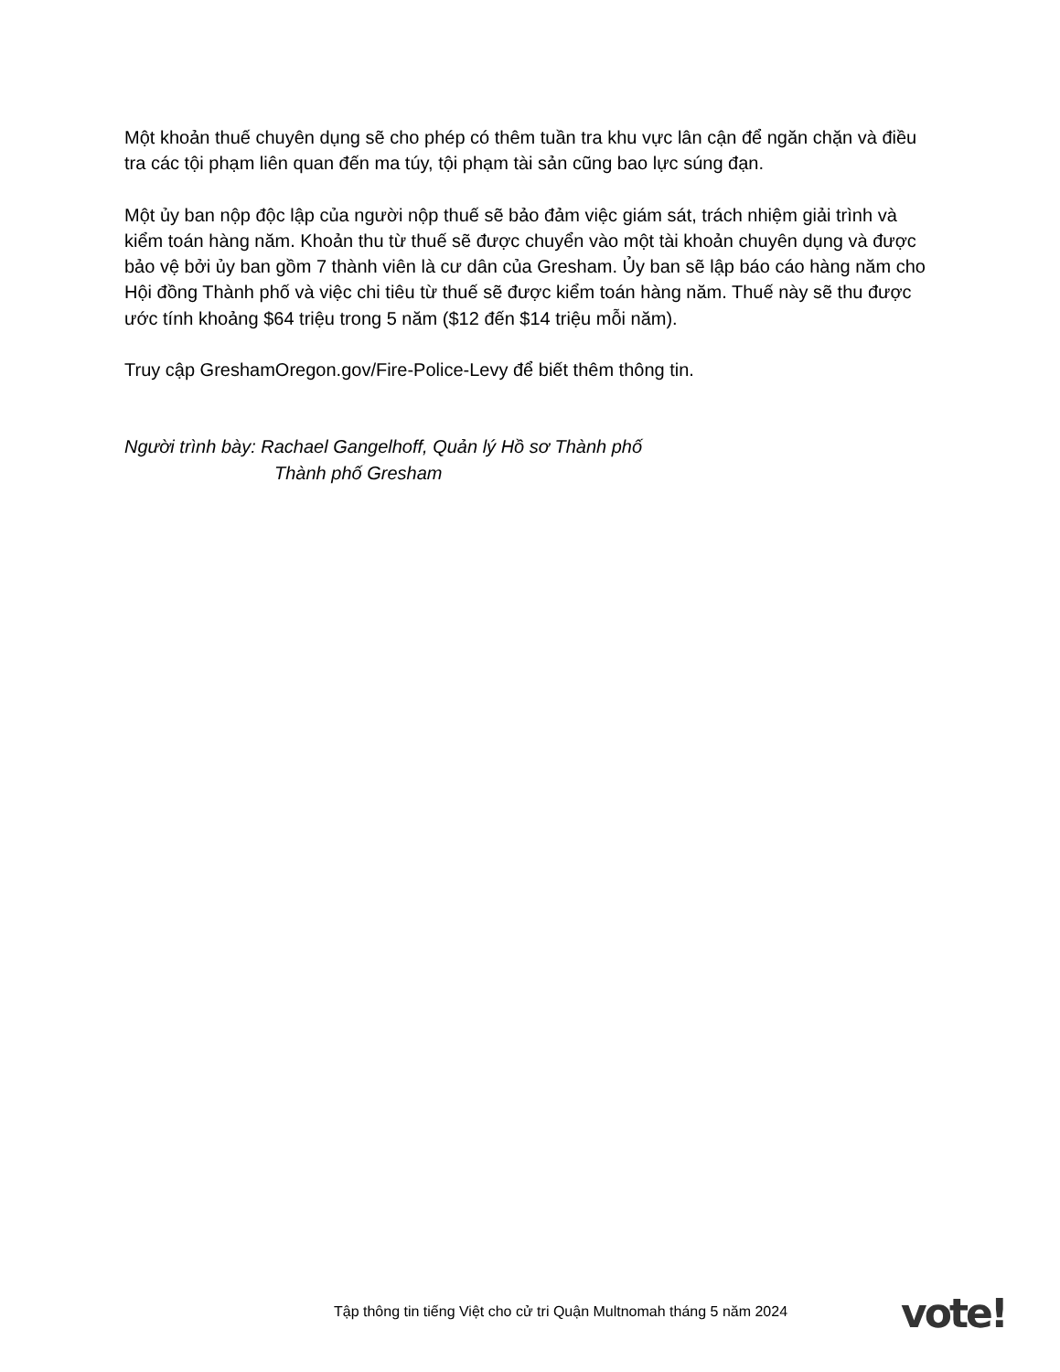Một khoản thuế chuyên dụng sẽ cho phép có thêm tuần tra khu vực lân cận để ngăn chặn và điều tra các tội phạm liên quan đến ma túy, tội phạm tài sản cũng bao lực súng đạn.
Một ủy ban nộp độc lập của người nộp thuế sẽ bảo đảm việc giám sát, trách nhiệm giải trình và kiểm toán hàng năm. Khoản thu từ thuế sẽ được chuyển vào một tài khoản chuyên dụng và được bảo vệ bởi ủy ban gồm 7 thành viên là cư dân của Gresham. Ủy ban sẽ lập báo cáo hàng năm cho Hội đồng Thành phố và việc chi tiêu từ thuế sẽ được kiểm toán hàng năm. Thuế này sẽ thu được ước tính khoảng $64 triệu trong 5 năm ($12 đến $14 triệu mỗi năm).
Truy cập GreshamOregon.gov/Fire-Police-Levy để biết thêm thông tin.
Người trình bày: Rachael Gangelhoff, Quản lý Hồ sơ Thành phố
Thành phố Gresham
Tập thông tin tiếng Việt cho cử tri Quận Multnomah tháng 5 năm 2024
vote!